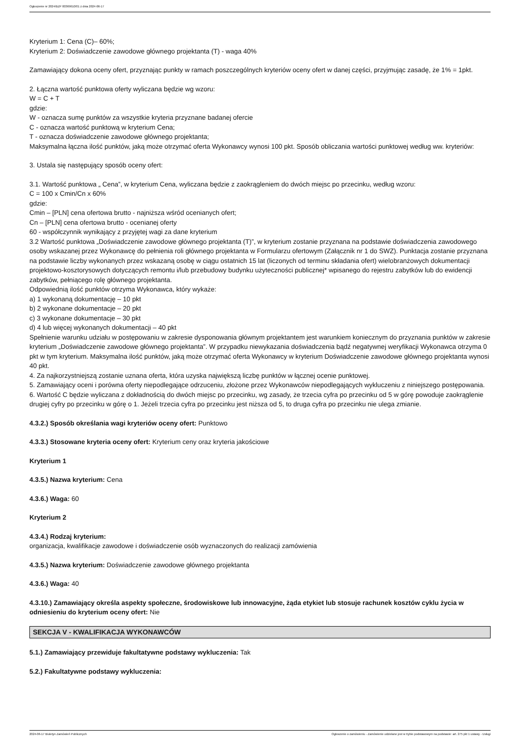Ogłoszenie nr 2024/BZP 00369610/01 z dnia 2024-06-17
Kryterium 1: Cena (C)– 60%;
Kryterium 2: Doświadczenie zawodowe głównego projektanta (T) - waga 40%
Zamawiający dokona oceny ofert, przyznając punkty w ramach poszczególnych kryteriów oceny ofert w danej części, przyjmując zasadę, że 1% = 1pkt.
2. Łączna wartość punktowa oferty wyliczana będzie wg wzoru:
W = C + T
gdzie:
W - oznacza sumę punktów za wszystkie kryteria przyznane badanej ofercie
C - oznacza wartość punktową w kryterium Cena;
T - oznacza doświadczenie zawodowe głównego projektanta;
Maksymalna łączna ilość punktów, jaką może otrzymać oferta Wykonawcy wynosi 100 pkt. Sposób obliczania wartości punktowej według ww. kryteriów:
3. Ustala się następujący sposób oceny ofert:
3.1. Wartość punktowa „ Cena”, w kryterium Cena, wyliczana będzie z zaokrągleniem do dwóch miejsc po przecinku, według wzoru:
C = 100 x Cmin/Cn x 60%
gdzie:
Cmin – [PLN] cena ofertowa brutto - najniższa wśród ocenianych ofert;
Cn – [PLN] cena ofertowa brutto - ocenianej oferty
60 - współczynnik wynikający z przyjętej wagi za dane kryterium
3.2 Wartość punktowa „Doświadczenie zawodowe głównego projektanta (T)”, w kryterium zostanie przyznana na podstawie doświadczenia zawodowego osoby wskazanej przez Wykonawcę do pełnienia roli głównego projektanta w Formularzu ofertowym (Załącznik nr 1 do SWZ). Punktacja zostanie przyznana na podstawie liczby wykonanych przez wskazaną osobę w ciągu ostatnich 15 lat (liczonych od terminu składania ofert) wielobranżowych dokumentacji projektowo-kosztorysowych dotyczących remontu i/lub przebudowy budynku użyteczności publicznej* wpisanego do rejestru zabytków lub do ewidencji zabytków, pełniącego rolę głównego projektanta.
Odpowiednią ilość punktów otrzyma Wykonawca, który wykaże:
a) 1 wykonaną dokumentację – 10 pkt
b) 2 wykonane dokumentacje – 20 pkt
c) 3 wykonane dokumentacje – 30 pkt
d) 4 lub więcej wykonanych dokumentacji – 40 pkt
Spełnienie warunku udziału w postępowaniu w zakresie dysponowania głównym projektantem jest warunkiem koniecznym do przyznania punktów w zakresie kryterium „Doświadczenie zawodowe głównego projektanta”. W przypadku niewykazania doświadczenia bądź negatywnej weryfikacji Wykonawca otrzyma 0 pkt w tym kryterium. Maksymalna ilość punktów, jaką może otrzymać oferta Wykonawcy w kryterium Doświadczenie zawodowe głównego projektanta wynosi 40 pkt.
4. Za najkorzystniejszą zostanie uznana oferta, która uzyska największą liczbę punktów w łącznej ocenie punktowej.
5. Zamawiający oceni i porówna oferty niepodlegające odrzuceniu, złożone przez Wykonawców niepodlegających wykluczeniu z niniejszego postępowania.
6. Wartość C będzie wyliczana z dokładnością do dwóch miejsc po przecinku, wg zasady, że trzecia cyfra po przecinku od 5 w górę powoduje zaokrąglenie drugiej cyfry po przecinku w górę o 1. Jeżeli trzecia cyfra po przecinku jest niższa od 5, to druga cyfra po przecinku nie ulega zmianie.
4.3.2.) Sposób określania wagi kryteriów oceny ofert: Punktowo
4.3.3.) Stosowane kryteria oceny ofert: Kryterium ceny oraz kryteria jakościowe
Kryterium 1
4.3.5.) Nazwa kryterium: Cena
4.3.6.) Waga: 60
Kryterium 2
4.3.4.) Rodzaj kryterium:
organizacja, kwalifikacje zawodowe i doświadczenie osób wyznaczonych do realizacji zamówienia
4.3.5.) Nazwa kryterium: Doświadczenie zawodowe głównego projektanta
4.3.6.) Waga: 40
4.3.10.) Zamawiający określa aspekty społeczne, środowiskowe lub innowacyjne, żąda etykiet lub stosuje rachunek kosztów cyklu życia w odniesieniu do kryterium oceny ofert: Nie
SEKCJA V - KWALIFIKACJA WYKONAWCÓW
5.1.) Zamawiający przewiduje fakultatywne podstawy wykluczenia: Tak
5.2.) Fakultatywne podstawy wykluczenia:
2024-06-17 Biuletyn Zamówień Publicznych Ogłoszenie o zamówieniu - Zamówienie udzielane jest w trybie podstawowym na podstawie: art. 275 pkt 1 ustawy - Usługi